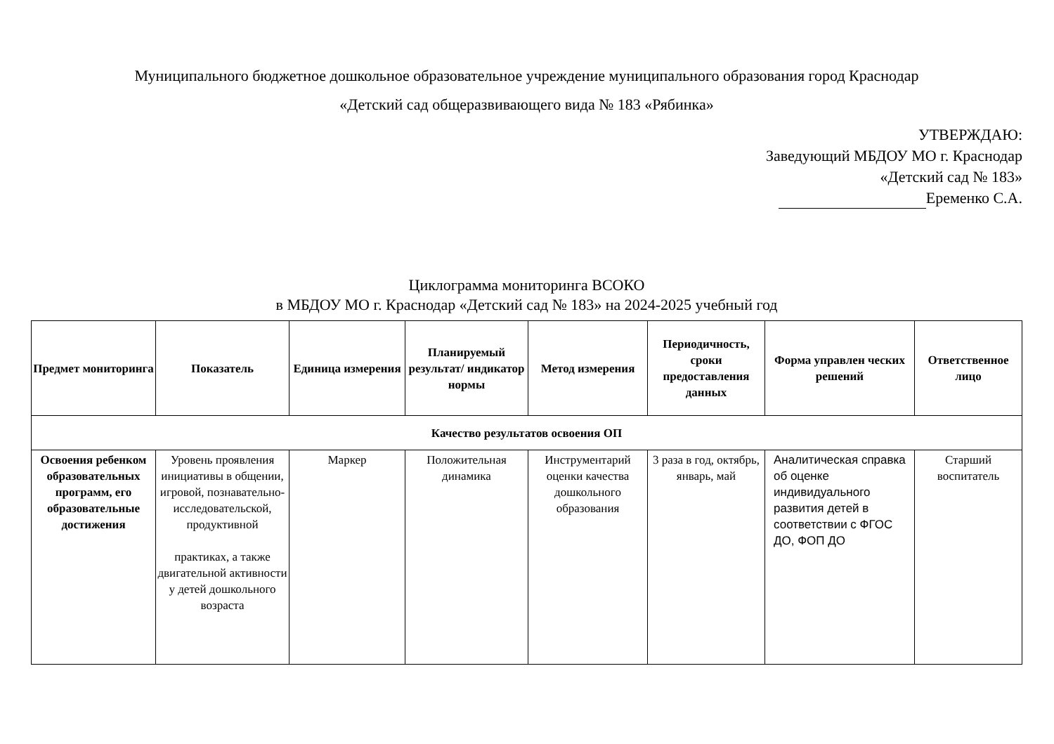Муниципального бюджетное дошкольное образовательное учреждение муниципального образования город Краснодар
«Детский сад общеразвивающего вида № 183 «Рябинка»
УТВЕРЖДАЮ:
Заведующий МБДОУ МО г. Краснодар
«Детский сад № 183»
Еременко С.А.
Циклограмма мониторинга ВСОКО
в МБДОУ МО г. Краснодар «Детский сад № 183» на 2024-2025 учебный год
| Предмет мониторинга | Показатель | Единица измерения | Планируемый результат/ индикатор нормы | Метод измерения | Периодичность, сроки предоставления данных | Форма управлен ческих решений | Ответственное лицо |
| --- | --- | --- | --- | --- | --- | --- | --- |
| Качество результатов освоения ОП | | | | | | | |
| Освоения ребенком образовательных программ, его образовательные достижения | Уровень проявления инициативы в общении, игровой, познавательно-исследовательской, продуктивной практиках, а также двигательной активности у детей дошкольного возраста | Маркер | Положительная динамика | Инструментарий оценки качества дошкольного образования | 3 раза в год, октябрь, январь, май | Аналитическая справка об оценке индивидуального развития детей в соответствии с ФГОС ДО, ФОП ДО | Старший воспитатель |